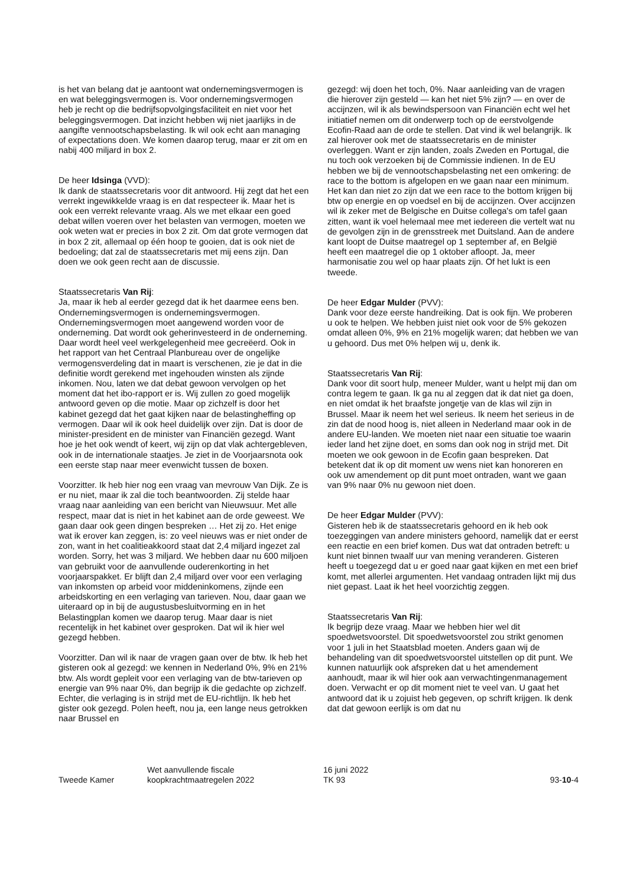is het van belang dat je aantoont wat ondernemingsvermogen is en wat beleggingsvermogen is. Voor ondernemingsvermogen heb je recht op die bedrijfsopvolgingsfaciliteit en niet voor het beleggingsvermogen. Dat inzicht hebben wij niet jaarlijks in de aangifte vennootschapsbelasting. Ik wil ook echt aan managing of expectations doen. We komen daarop terug, maar er zit om en nabij 400 miljard in box 2.
De heer Idsinga (VVD):
Ik dank de staatssecretaris voor dit antwoord. Hij zegt dat het een verrekt ingewikkelde vraag is en dat respecteer ik. Maar het is ook een verrekt relevante vraag. Als we met elkaar een goed debat willen voeren over het belasten van vermogen, moeten we ook weten wat er precies in box 2 zit. Om dat grote vermogen dat in box 2 zit, allemaal op één hoop te gooien, dat is ook niet de bedoeling; dat zal de staatssecretaris met mij eens zijn. Dan doen we ook geen recht aan de discussie.
Staatssecretaris Van Rij:
Ja, maar ik heb al eerder gezegd dat ik het daarmee eens ben. Ondernemingsvermogen is ondernemingsvermogen. Ondernemingsvermogen moet aangewend worden voor de onderneming. Dat wordt ook geherinvesteerd in de onderneming. Daar wordt heel veel werkgelegenheid mee gecreëerd. Ook in het rapport van het Centraal Planbureau over de ongelijke vermogensverdeling dat in maart is verschenen, zie je dat in die definitie wordt gerekend met ingehouden winsten als zijnde inkomen. Nou, laten we dat debat gewoon vervolgen op het moment dat het ibo-rapport er is. Wij zullen zo goed mogelijk antwoord geven op die motie. Maar op zichzelf is door het kabinet gezegd dat het gaat kijken naar de belastingheffing op vermogen. Daar wil ik ook heel duidelijk over zijn. Dat is door de minister-president en de minister van Financiën gezegd. Want hoe je het ook wendt of keert, wij zijn op dat vlak achtergebleven, ook in de internationale staatjes. Je ziet in de Voorjaarsnota ook een eerste stap naar meer evenwicht tussen de boxen.
Voorzitter. Ik heb hier nog een vraag van mevrouw Van Dijk. Ze is er nu niet, maar ik zal die toch beantwoorden. Zij stelde haar vraag naar aanleiding van een bericht van Nieuwsuur. Met alle respect, maar dat is niet in het kabinet aan de orde geweest. We gaan daar ook geen dingen bespreken … Het zij zo. Het enige wat ik erover kan zeggen, is: zo veel nieuws was er niet onder de zon, want in het coalitieakkoord staat dat 2,4 miljard ingezet zal worden. Sorry, het was 3 miljard. We hebben daar nu 600 miljoen van gebruikt voor de aanvullende ouderenkorting in het voorjaarspakket. Er blijft dan 2,4 miljard over voor een verlaging van inkomsten op arbeid voor middeninkomens, zijnde een arbeidskorting en een verlaging van tarieven. Nou, daar gaan we uiteraard op in bij de augustusbesluitvorming en in het Belastingplan komen we daarop terug. Maar daar is niet recentelijk in het kabinet over gesproken. Dat wil ik hier wel gezegd hebben.
Voorzitter. Dan wil ik naar de vragen gaan over de btw. Ik heb het gisteren ook al gezegd: we kennen in Nederland 0%, 9% en 21% btw. Als wordt gepleit voor een verlaging van de btw-tarieven op energie van 9% naar 0%, dan begrijp ik die gedachte op zichzelf. Echter, die verlaging is in strijd met de EU-richtlijn. Ik heb het gister ook gezegd. Polen heeft, nou ja, een lange neus getrokken naar Brussel en
gezegd: wij doen het toch, 0%. Naar aanleiding van de vragen die hierover zijn gesteld — kan het niet 5% zijn? — en over de accijnzen, wil ik als bewindspersoon van Financiën echt wel het initiatief nemen om dit onderwerp toch op de eerstvolgende Ecofin-Raad aan de orde te stellen. Dat vind ik wel belangrijk. Ik zal hierover ook met de staatssecretaris en de minister overleggen. Want er zijn landen, zoals Zweden en Portugal, die nu toch ook verzoeken bij de Commissie indienen. In de EU hebben we bij de vennootschapsbelasting net een omkering: de race to the bottom is afgelopen en we gaan naar een minimum. Het kan dan niet zo zijn dat we een race to the bottom krijgen bij btw op energie en op voedsel en bij de accijnzen. Over accijnzen wil ik zeker met de Belgische en Duitse collega's om tafel gaan zitten, want ik voel helemaal mee met iedereen die vertelt wat nu de gevolgen zijn in de grensstreek met Duitsland. Aan de andere kant loopt de Duitse maatregel op 1 september af, en België heeft een maatregel die op 1 oktober afloopt. Ja, meer harmonisatie zou wel op haar plaats zijn. Of het lukt is een tweede.
De heer Edgar Mulder (PVV):
Dank voor deze eerste handreiking. Dat is ook fijn. We proberen u ook te helpen. We hebben juist niet ook voor de 5% gekozen omdat alleen 0%, 9% en 21% mogelijk waren; dat hebben we van u gehoord. Dus met 0% helpen wij u, denk ik.
Staatssecretaris Van Rij:
Dank voor dit soort hulp, meneer Mulder, want u helpt mij dan om contra legem te gaan. Ik ga nu al zeggen dat ik dat niet ga doen, en niet omdat ik het braafste jongetje van de klas wil zijn in Brussel. Maar ik neem het wel serieus. Ik neem het serieus in de zin dat de nood hoog is, niet alleen in Nederland maar ook in de andere EU-landen. We moeten niet naar een situatie toe waarin ieder land het zijne doet, en soms dan ook nog in strijd met. Dit moeten we ook gewoon in de Ecofin gaan bespreken. Dat betekent dat ik op dit moment uw wens niet kan honoreren en ook uw amendement op dit punt moet ontraden, want we gaan van 9% naar 0% nu gewoon niet doen.
De heer Edgar Mulder (PVV):
Gisteren heb ik de staatssecretaris gehoord en ik heb ook toezeggingen van andere ministers gehoord, namelijk dat er eerst een reactie en een brief komen. Dus wat dat ontraden betreft: u kunt niet binnen twaalf uur van mening veranderen. Gisteren heeft u toegezegd dat u er goed naar gaat kijken en met een brief komt, met allerlei argumenten. Het vandaag ontraden lijkt mij dus niet gepast. Laat ik het heel voorzichtig zeggen.
Staatssecretaris Van Rij:
Ik begrijp deze vraag. Maar we hebben hier wel dit spoedwetsvoorstel. Dit spoedwetsvoorstel zou strikt genomen voor 1 juli in het Staatsblad moeten. Anders gaan wij de behandeling van dit spoedwetsvoorstel uitstellen op dit punt. We kunnen natuurlijk ook afspreken dat u het amendement aanhoudt, maar ik wil hier ook aan verwachtingenmanagement doen. Verwacht er op dit moment niet te veel van. U gaat het antwoord dat ik u zojuist heb gegeven, op schrift krijgen. Ik denk dat dat gewoon eerlijk is om dat nu
Tweede Kamer
Wet aanvullende fiscale
koopkrachtmaatregelen 2022
16 juni 2022
TK 93
93-10-4